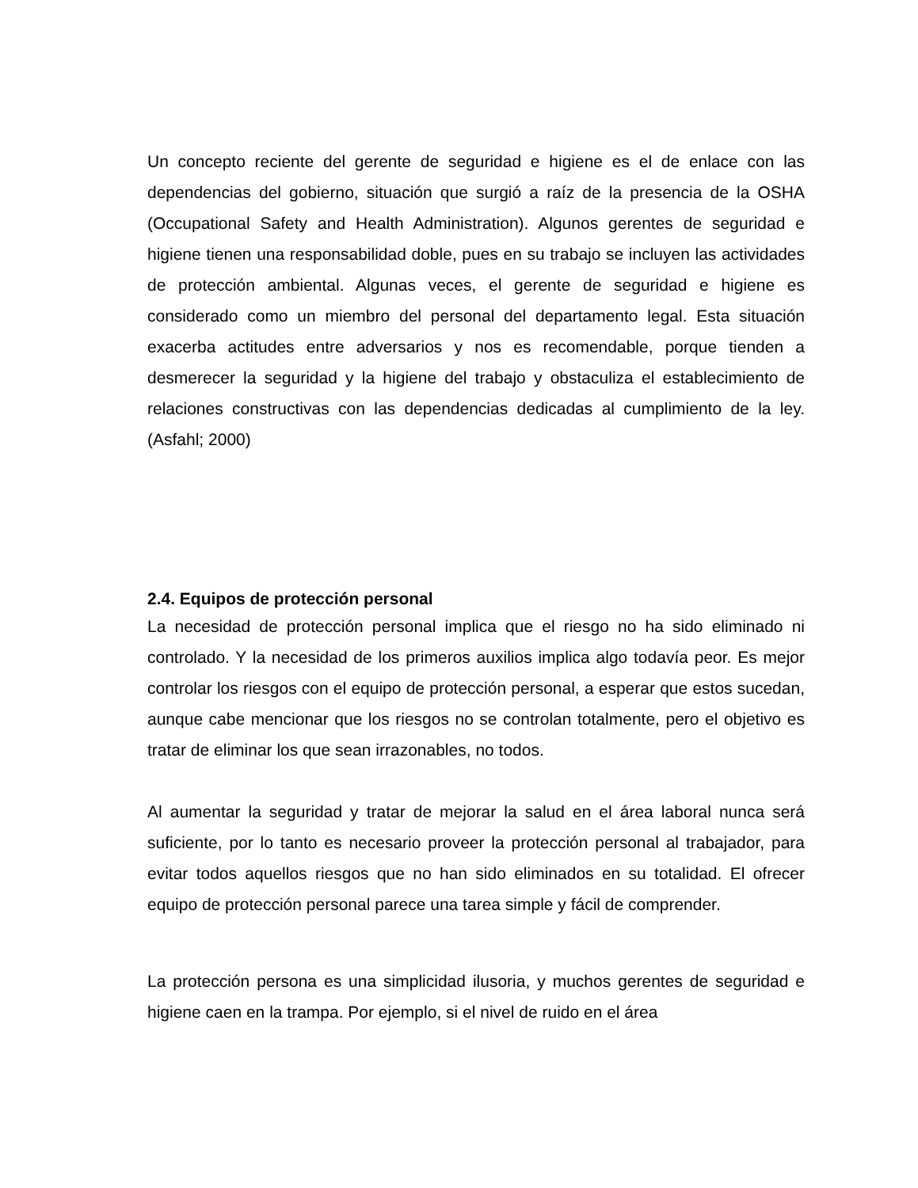Un concepto reciente del gerente de seguridad e higiene es el de enlace con las dependencias del gobierno, situación que surgió a raíz de la presencia de la OSHA (Occupational Safety and Health Administration). Algunos gerentes de seguridad e higiene tienen una responsabilidad doble, pues en su trabajo se incluyen las actividades de protección ambiental. Algunas veces, el gerente de seguridad e higiene es considerado como un miembro del personal del departamento legal. Esta situación exacerba actitudes entre adversarios y nos es recomendable, porque tienden a desmerecer la seguridad y la higiene del trabajo y obstaculiza el establecimiento de relaciones constructivas con las dependencias dedicadas al cumplimiento de la ley. (Asfahl; 2000)
2.4. Equipos de protección personal
La necesidad de protección personal implica que el riesgo no ha sido eliminado ni controlado. Y la necesidad de los primeros auxilios implica algo todavía peor. Es mejor controlar los riesgos con el equipo de protección personal, a esperar que estos sucedan, aunque cabe mencionar que los riesgos no se controlan totalmente, pero el objetivo es tratar de eliminar los que sean irrazonables, no todos.
Al aumentar la seguridad y tratar de mejorar la salud en el área laboral nunca será suficiente, por lo tanto es necesario proveer la protección personal al trabajador, para evitar todos aquellos riesgos que no han sido eliminados en su totalidad. El ofrecer equipo de protección personal parece una tarea simple y fácil de comprender.
La protección persona es una simplicidad ilusoria, y muchos gerentes de seguridad e higiene caen en la trampa. Por ejemplo, si el nivel de ruido en el área